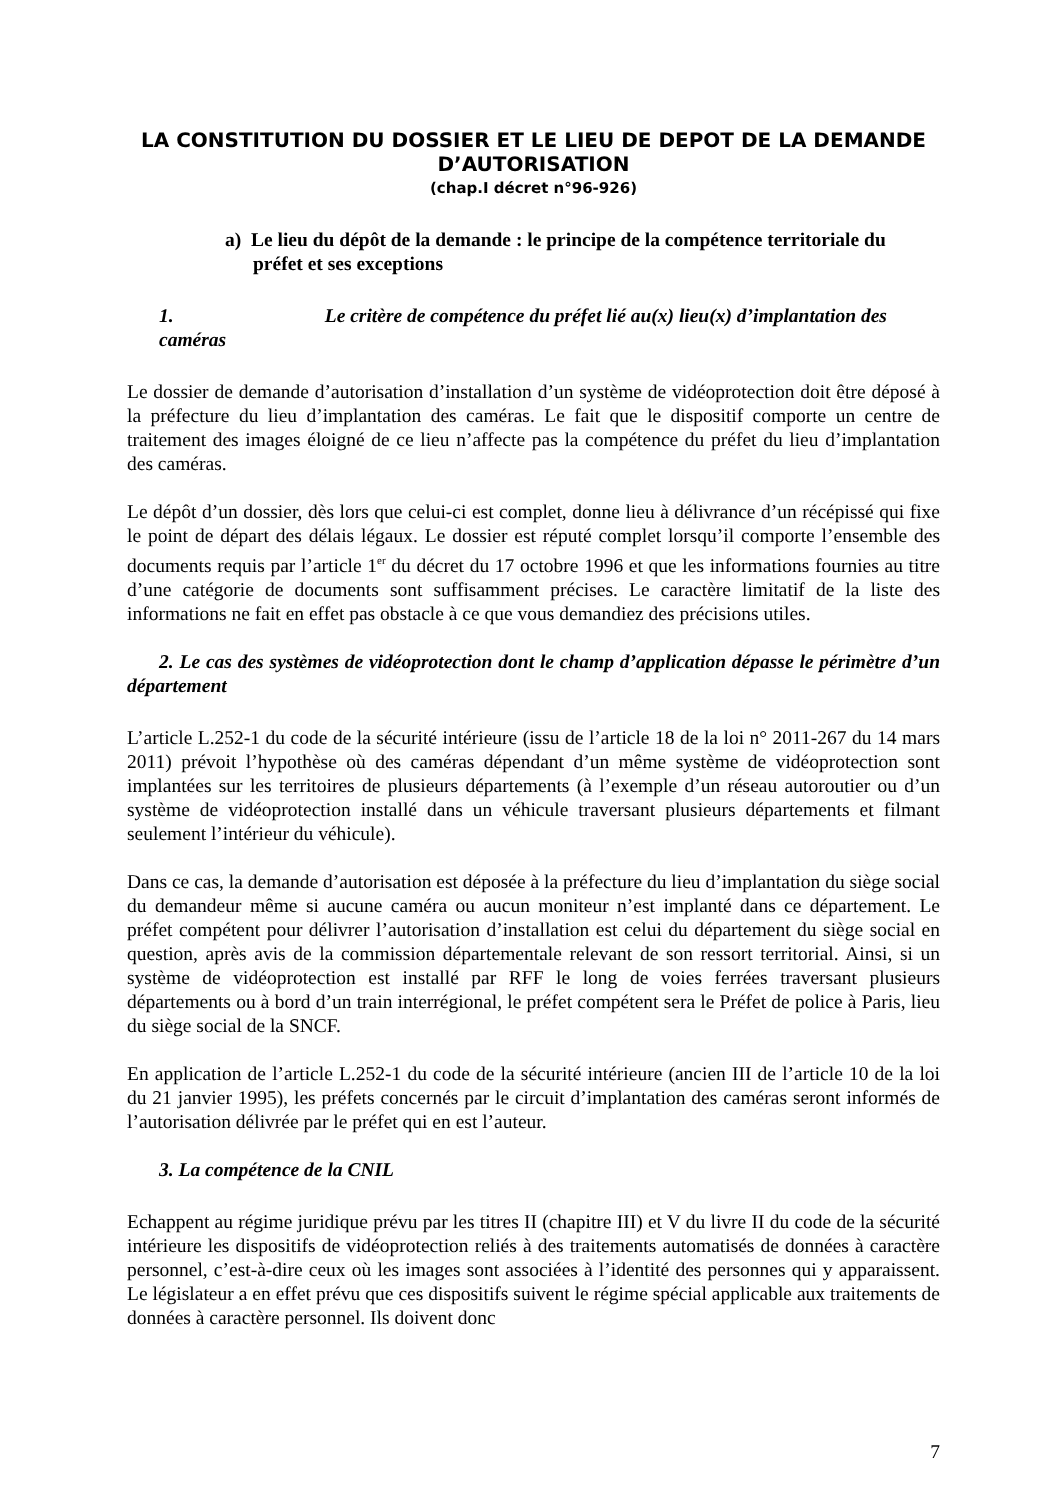LA CONSTITUTION DU DOSSIER ET LE LIEU DE DEPOT DE LA DEMANDE D’AUTORISATION
(chap.I décret n°96-926)
a) Le lieu du dépôt de la demande : le principe de la compétence territoriale du préfet et ses exceptions
1. Le critère de compétence du préfet lié au(x) lieu(x) d’implantation des caméras
Le dossier de demande d’autorisation d’installation d’un système de vidéoprotection doit être déposé à la préfecture du lieu d’implantation des caméras. Le fait que le dispositif comporte un centre de traitement des images éloigné de ce lieu n’affecte pas la compétence du préfet du lieu d’implantation des caméras.
Le dépôt d’un dossier, dès lors que celui-ci est complet, donne lieu à délivrance d’un récépissé qui fixe le point de départ des délais légaux. Le dossier est réputé complet lorsqu’il comporte l’ensemble des documents requis par l’article 1<sup>er</sup> du décret du 17 octobre 1996 et que les informations fournies au titre d’une catégorie de documents sont suffisamment précises. Le caractère limitatif de la liste des informations ne fait en effet pas obstacle à ce que vous demandiez des précisions utiles.
2. Le cas des systèmes de vidéoprotection dont le champ d’application dépasse le périmètre d’un département
L’article L.252-1 du code de la sécurité intérieure (issu de l’article 18 de la loi n° 2011-267 du 14 mars 2011) prévoit l’hypothèse où des caméras dépendant d’un même système de vidéoprotection sont implantées sur les territoires de plusieurs départements (à l’exemple d’un réseau autoroutier ou d’un système de vidéoprotection installé dans un véhicule traversant plusieurs départements et filmant seulement l’intérieur du véhicule).
Dans ce cas, la demande d’autorisation est déposée à la préfecture du lieu d’implantation du siège social du demandeur même si aucune caméra ou aucun moniteur n’est implanté dans ce département. Le préfet compétent pour délivrer l’autorisation d’installation est celui du département du siège social en question, après avis de la commission départementale relevant de son ressort territorial. Ainsi, si un système de vidéoprotection est installé par RFF le long de voies ferrées traversant plusieurs départements ou à bord d’un train interrégional, le préfet compétent sera le Préfet de police à Paris, lieu du siège social de la SNCF.
En application de l’article L.252-1 du code de la sécurité intérieure (ancien III de l’article 10 de la loi du 21 janvier 1995), les préfets concernés par le circuit d’implantation des caméras seront informés de l’autorisation délivrée par le préfet qui en est l’auteur.
3. La compétence de la CNIL
Echappent au régime juridique prévu par les titres II (chapitre III) et V du livre II du code de la sécurité intérieure les dispositifs de vidéoprotection reliés à des traitements automatisés de données à caractère personnel, c’est-à-dire ceux où les images sont associées à l’identité des personnes qui y apparaissent. Le législateur a en effet prévu que ces dispositifs suivent le régime spécial applicable aux traitements de données à caractère personnel. Ils doivent donc
7